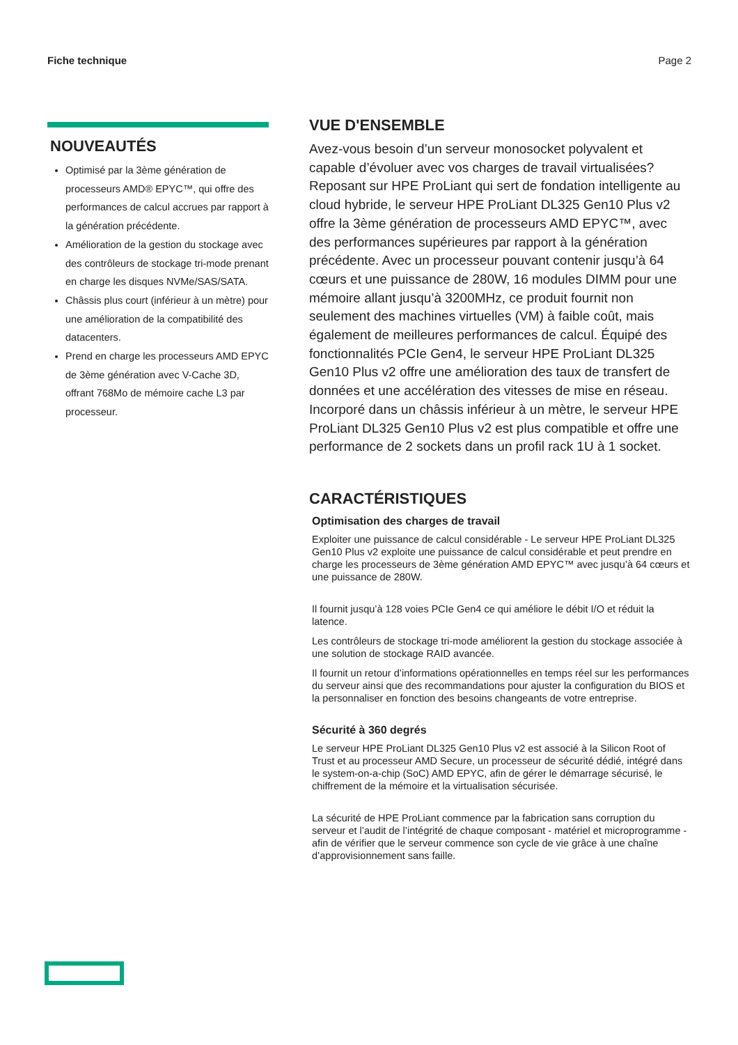Fiche technique Page 2
NOUVEAUTÉS
Optimisé par la 3ème génération de processeurs AMD® EPYC™, qui offre des performances de calcul accrues par rapport à la génération précédente.
Amélioration de la gestion du stockage avec des contrôleurs de stockage tri-mode prenant en charge les disques NVMe/SAS/SATA.
Châssis plus court (inférieur à un mètre) pour une amélioration de la compatibilité des datacenters.
Prend en charge les processeurs AMD EPYC de 3ème génération avec V-Cache 3D, offrant 768Mo de mémoire cache L3 par processeur.
VUE D'ENSEMBLE
Avez-vous besoin d’un serveur monosocket polyvalent et capable d’évoluer avec vos charges de travail virtualisées? Reposant sur HPE ProLiant qui sert de fondation intelligente au cloud hybride, le serveur HPE ProLiant DL325 Gen10 Plus v2 offre la 3ème génération de processeurs AMD EPYC™, avec des performances supérieures par rapport à la génération précédente. Avec un processeur pouvant contenir jusqu’à 64 cœurs et une puissance de 280W, 16 modules DIMM pour une mémoire allant jusqu’à 3200MHz, ce produit fournit non seulement des machines virtuelles (VM) à faible coût, mais également de meilleures performances de calcul. Équipé des fonctionnalités PCIe Gen4, le serveur HPE ProLiant DL325 Gen10 Plus v2 offre une amélioration des taux de transfert de données et une accélération des vitesses de mise en réseau. Incorporé dans un châssis inférieur à un mètre, le serveur HPE ProLiant DL325 Gen10 Plus v2 est plus compatible et offre une performance de 2 sockets dans un profil rack 1U à 1 socket.
CARACTÉRISTIQUES
Optimisation des charges de travail
Exploiter une puissance de calcul considérable - Le serveur HPE ProLiant DL325 Gen10 Plus v2 exploite une puissance de calcul considérable et peut prendre en charge les processeurs de 3ème génération AMD EPYC™ avec jusqu’à 64 cœurs et une puissance de 280W.
Il fournit jusqu’à 128 voies PCIe Gen4 ce qui améliore le débit I/O et réduit la latence.
Les contrôleurs de stockage tri-mode améliorent la gestion du stockage associée à une solution de stockage RAID avancée.
Il fournit un retour d’informations opérationnelles en temps réel sur les performances du serveur ainsi que des recommandations pour ajuster la configuration du BIOS et la personnaliser en fonction des besoins changeants de votre entreprise.
Sécurité à 360 degrés
Le serveur HPE ProLiant DL325 Gen10 Plus v2 est associé à la Silicon Root of Trust et au processeur AMD Secure, un processeur de sécurité dédié, intégré dans le system-on-a-chip (SoC) AMD EPYC, afin de gérer le démarrage sécurisé, le chiffrement de la mémoire et la virtualisation sécurisée.
La sécurité de HPE ProLiant commence par la fabrication sans corruption du serveur et l’audit de l’intégrité de chaque composant - matériel et microprogramme - afin de vérifier que le serveur commence son cycle de vie grâce à une chaîne d’approvisionnement sans faille.